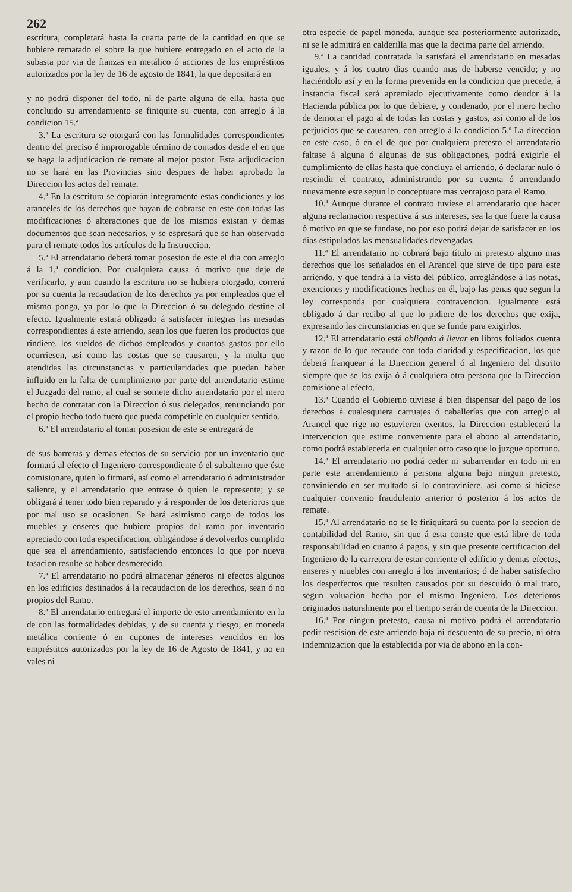262
escritura, completará hasta la cuarta parte de la cantidad en que se hubiere rematado el sobre la que hubiere entregado en el acto de la subasta por via de fianzas en metálico ó acciones de los empréstitos autorizados por la ley de 16 de agosto de 1841, la que depositará en
y no podrá disponer del todo, ni de parte alguna de ella, hasta que concluido su arrendamiento se finiquite su cuenta, con arreglo á la condicion 15.ª
3.ª La escritura se otorgará con las formalidades correspondientes dentro del preciso é improrogable término de contados desde el en que se haga la adjudicacion de remate al mejor postor. Esta adjudicacion no se hará en las Provincias sino despues de haber aprobado la Direccion los actos del remate.
4.ª En la escritura se copiarán integramente estas condiciones y los aranceles de los derechos que hayan de cobrarse en este con todas las modificaciones ó alteraciones que de los mismos existan y demas documentos que sean necesarios, y se espresará que se han observado para el remate todos los artículos de la Instruccion.
5.ª El arrendatario deberá tomar posesion de este el dia con arreglo á la 1.ª condicion. Por cualquiera causa ó motivo que deje de verificarlo, y aun cuando la escritura no se hubiera otorgado, correrá por su cuenta la recaudacion de los derechos ya por empleados que el mismo ponga, ya por lo que la Direccion ó su delegado destine al efecto. Igualmente estará obligado á satisfacer íntegras las mesadas correspondientes á este arriendo, sean los que fueren los productos que rindiere, los sueldos de dichos empleados y cuantos gastos por ello ocurriesen, así como las costas que se causaren, y la multa que atendidas las circunstancias y particularidades que puedan haber influido en la falta de cumplimiento por parte del arrendatario estime el Juzgado del ramo, al cual se somete dicho arrendatario por el mero hecho de contratar con la Direccion ó sus delegados, renunciando por el propio hecho todo fuero que pueda competirle en cualquier sentido.
6.ª El arrendatario al tomar posesion de este se entregará de
de sus barreras y demas efectos de su servicio por un inventario que formará al efecto el Ingeniero correspondiente ó el subalterno que éste comisionare, quien lo firmará, así como el arrendatario ó administrador saliente, y el arrendatario que entrase ó quien le represente; y se obligará á tener todo bien reparado y á responder de los deterioros que por mal uso se ocasionen. Se hará asimismo cargo de todos los muebles y enseres que hubiere propios del ramo por inventario apreciado con toda especificacion, obligándose á devolverlos cumplido que sea el arrendamiento, satisfaciendo entonces lo que por nueva tasacion resulte se haber desmerecido.
7.ª El arrendatario no podrá almacenar géneros ni efectos algunos en los edificios destinados á la recaudacion de los derechos, sean ó no propios del Ramo.
8.ª El arrendatario entregará el importe de esto arrendamiento en la de con las formalidades debidas, y de su cuenta y riesgo, en moneda metálica corriente ó en cupones de intereses vencidos en los empréstitos autorizados por la ley de 16 de Agosto de 1841, y no en vales ni
otra especie de papel moneda, aunque sea posteriormente autorizado, ni se le admitirá en calderilla mas que la decima parte del arriendo.
9.ª La cantidad contratada la satisfará el arrendatario en mesadas iguales, y á los cuatro dias cuando mas de haberse vencido; y no haciéndolo así y en la forma prevenida en la condicion que precede, á instancia fiscal será apremiado ejecutivamente como deudor á la Hacienda pública por lo que debiere, y condenado, por el mero hecho de demorar el pago al de todas las costas y gastos, así como al de los perjuicios que se causaren, con arreglo á la condicion 5.ª La direccion en este caso, ó en el de que por cualquiera pretesto el arrendatario faltase á alguna ó algunas de sus obligaciones, podrá exigirle el cumplimiento de ellas hasta que concluya el arriendo, ó declarar nulo ó rescindir el contrato, administrando por su cuenta ó arrendando nuevamente este segun lo conceptuare mas ventajoso para el Ramo.
10.ª Aunque durante el contrato tuviese el arrendatario que hacer alguna reclamacion respectiva á sus intereses, sea la que fuere la causa ó motivo en que se fundase, no por eso podrá dejar de satisfacer en los dias estipulados las mensualidades devengadas.
11.ª El arrendatario no cobrará bajo título ni pretesto alguno mas derechos que los señalados en el Arancel que sirve de tipo para este arriendo, y que tendrá á la vista del público, arreglándose á las notas, exenciones y modificaciones hechas en él, bajo las penas que segun la ley corresponda por cualquiera contravencion. Igualmente está obligado á dar recibo al que lo pidiere de los derechos que exija, expresando las circunstancias en que se funde para exigirlos.
12.ª El arrendatario está obligado á llevar en libros foliados cuenta y razon de lo que recaude con toda claridad y especificacion, los que deberá franquear á la Direccion general ó al Ingeniero del distrito siempre que se los exija ó á cualquiera otra persona que la Direccion comisione al efecto.
13.ª Cuando el Gobierno tuviese á bien dispensar del pago de los derechos á cualesquiera carruajes ó caballerías que con arreglo al Arancel que rige no estuvieren exentos, la Direccion establecerá la intervencion que estime conveniente para el abono al arrendatario, como podrá establecerla en cualquier otro caso que lo juzgue oportuno.
14.ª El arrendatario no podrá ceder ni subarrendar en todo ni en parte este arrendamiento á persona alguna bajo ningun pretesto, conviniendo en ser multado si lo contraviniere, así como si hiciese cualquier convenio fraudulento anterior ó posterior á los actos de remate.
15.ª Al arrendatario no se le finiquitará su cuenta por la seccion de contabilidad del Ramo, sin que á esta conste que está libre de toda responsabilidad en cuanto á pagos, y sin que presente certificacion del Ingeniero de la carretera de estar corriente el edificio y demas efectos, enseres y muebles con arreglo á los inventarios; ó de haber satisfecho los desperfectos que resulten causados por su descuido ó mal trato, segun valuacion hecha por el mismo Ingeniero. Los deterioros originados naturalmente por el tiempo serán de cuenta de la Direccion.
16.ª Por ningun pretesto, causa ni motivo podrá el arrendatario pedir rescision de este arriendo baja ni descuento de su precio, ni otra indemnizacion que la establecida por via de abono en la con-